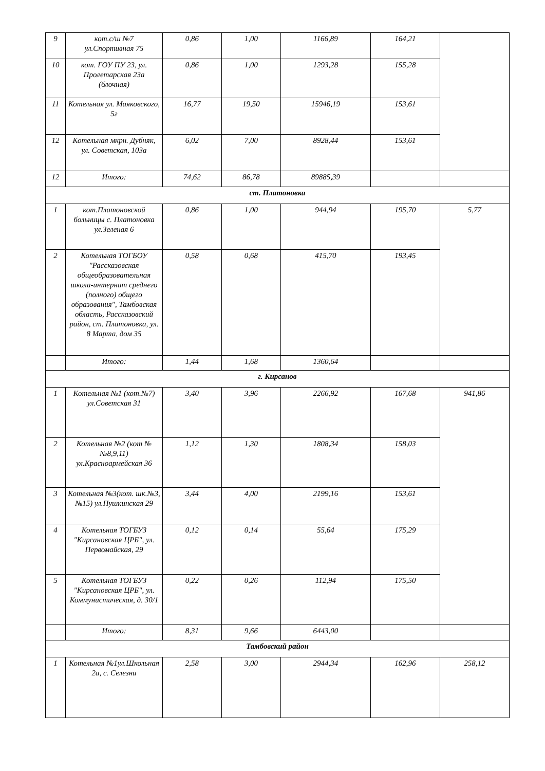| 9 | кот.с/ш №7 ул.Спортивная 75 | 0,86 | 1,00 | 1166,89 | 164,21 | |
| 10 | кот. ГОУ ПУ 23, ул. Пролетарская 23а (блочная) | 0,86 | 1,00 | 1293,28 | 155,28 | |
| 11 | Котельная ул. Маяковского, 5г | 16,77 | 19,50 | 15946,19 | 153,61 | |
| 12 | Котельная мкрн. Дубняк, ул. Советская, 103а | 6,02 | 7,00 | 8928,44 | 153,61 | |
| 12 | Итого: | 74,62 | 86,78 | 89885,39 | | |
| ст. Платоновка | | | | | | |
| 1 | кот.Платоновской больницы с. Платоновка ул.Зеленая 6 | 0,86 | 1,00 | 944,94 | 195,70 | 5,77 |
| 2 | Котельная ТОГБОУ "Рассказовская общеобразовательная школа-интернат среднего (полного) общего образования", Тамбовская область, Рассказовский район, ст. Платоновка, ул. 8 Марта, дом 35 | 0,58 | 0,68 | 415,70 | 193,45 | |
| | Итого: | 1,44 | 1,68 | 1360,64 | | |
| г. Кирсанов | | | | | | |
| 1 | Котельная №1 (кот.№7) ул.Советская 31 | 3,40 | 3,96 | 2266,92 | 167,68 | 941,86 |
| 2 | Котельная №2 (кот №№8,9,11) ул.Красноармейская 36 | 1,12 | 1,30 | 1808,34 | 158,03 | |
| 3 | Котельная №3(кот. шк.№3, №15) ул.Пушкинская 29 | 3,44 | 4,00 | 2199,16 | 153,61 | |
| 4 | Котельная ТОГБУЗ "Кирсановская ЦРБ", ул. Первомайская, 29 | 0,12 | 0,14 | 55,64 | 175,29 | |
| 5 | Котельная ТОГБУЗ "Кирсановская ЦРБ", ул. Коммунистическая, д. 30/1 | 0,22 | 0,26 | 112,94 | 175,50 | |
| | Итого: | 8,31 | 9,66 | 6443,00 | | |
| Тамбовский район | | | | | | |
| 1 | Котельная №1ул.Школьная 2а, с. Селезни | 2,58 | 3,00 | 2944,34 | 162,96 | 258,12 |